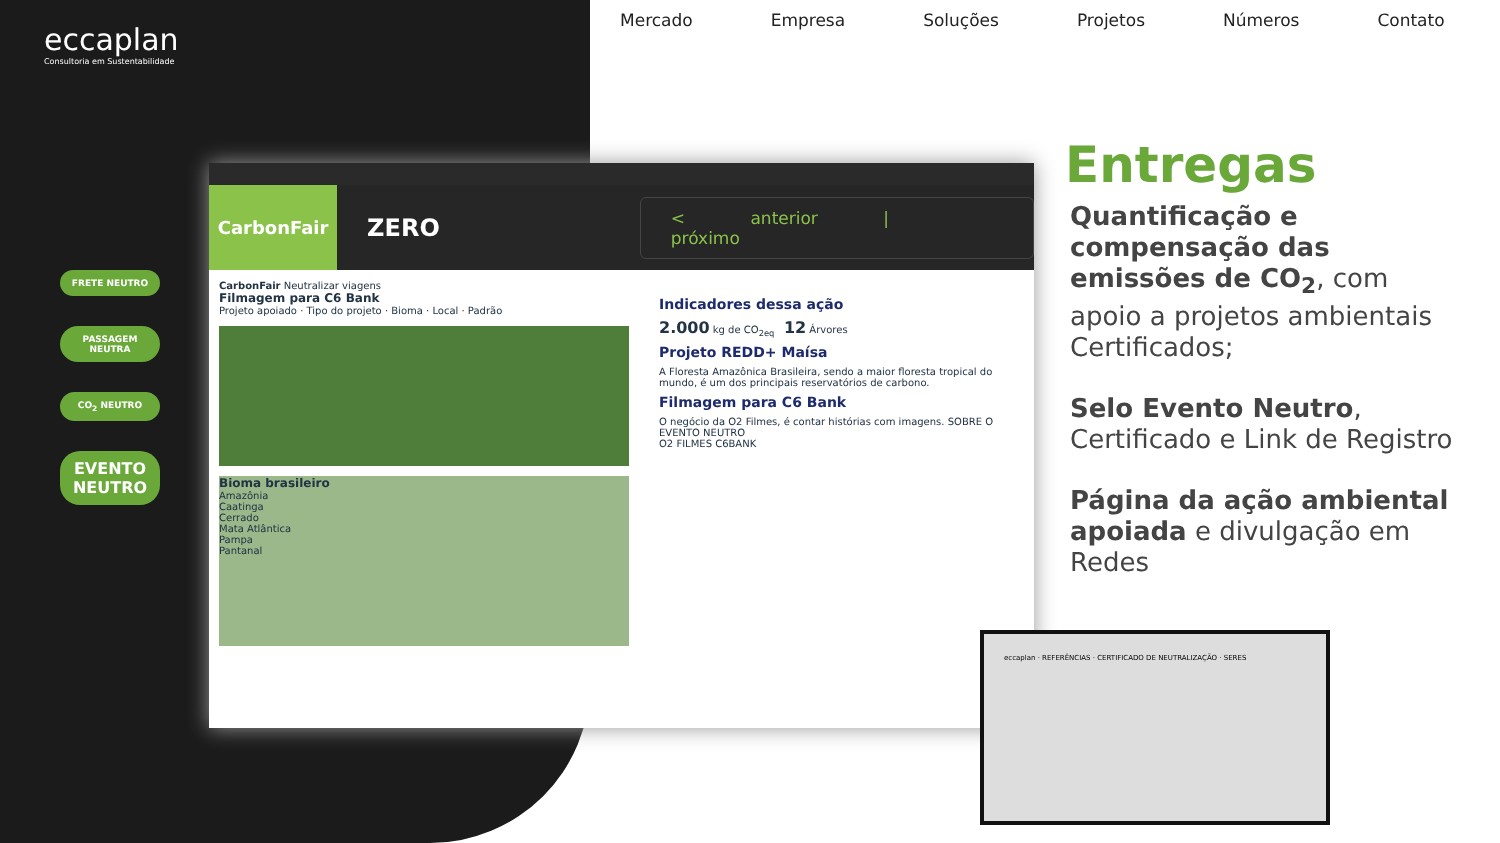eccaplan
Consultoria em Sustentabilidade
Mercado Empresa Soluções Projetos Números Contato
FRETE NEUTRO
PASSAGEM NEUTRA
CO<sub>2</sub> NEUTRO
EVENTO NEUTRO
CarbonFair
ZERO
< anterior | próximo
CarbonFair Neutralizar viagens
Filmagem para C6 Bank
Projeto apoiado · Tipo do projeto · Bioma · Local · Padrão
Bioma brasileiro
Amazônia
Caatinga
Cerrado
Mata Atlântica
Pampa
Pantanal
Indicadores dessa ação
2.000 kg de CO<sub>2eq</sub> 12 Árvores
Projeto REDD+ Maísa
A Floresta Amazônica Brasileira, sendo a maior floresta tropical do mundo, é um dos principais reservatórios de carbono.
Filmagem para C6 Bank
O negócio da O2 Filmes, é contar histórias com imagens. SOBRE O EVENTO NEUTRO
O2 FILMES C6BANK
eccaplan · REFERÊNCIAS · CERTIFICADO DE NEUTRALIZAÇÃO · SERES
Entregas
Quantificação e compensação das emissões de CO<sub>2</sub>, com apoio a projetos ambientais Certificados;
Selo Evento Neutro, Certificado e Link de Registro
Página da ação ambiental apoiada e divulgação em Redes